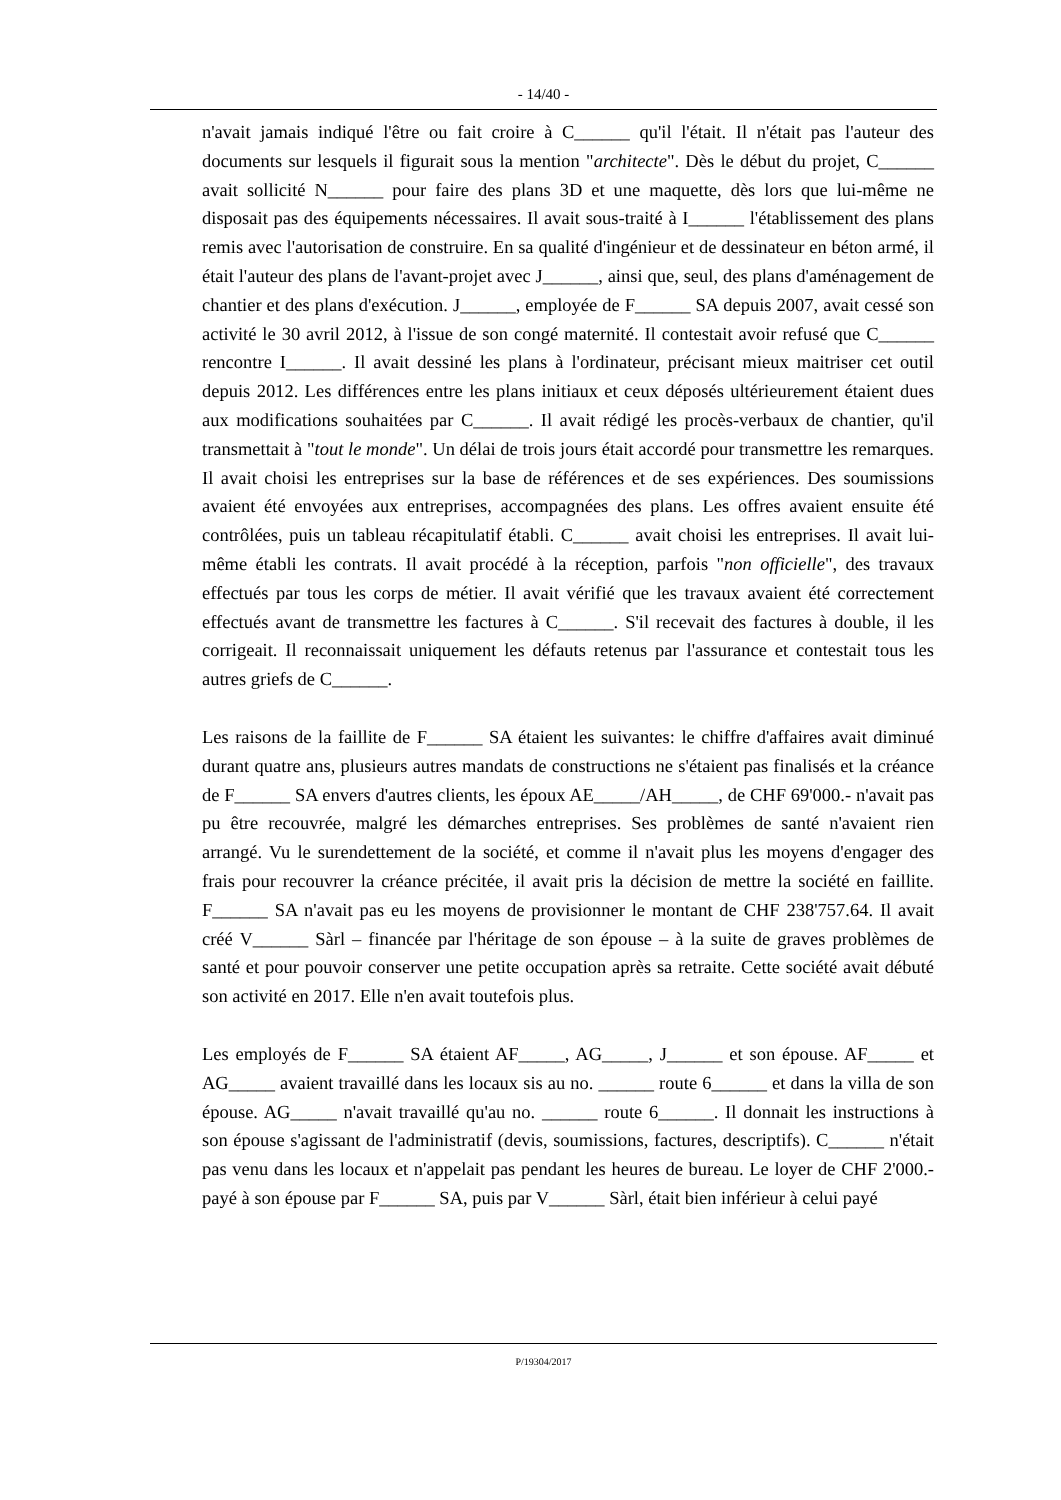- 14/40 -
n'avait jamais indiqué l'être ou fait croire à C______ qu'il l'était. Il n'était pas l'auteur des documents sur lesquels il figurait sous la mention "architecte". Dès le début du projet, C______ avait sollicité N______ pour faire des plans 3D et une maquette, dès lors que lui-même ne disposait pas des équipements nécessaires. Il avait sous-traité à I______ l'établissement des plans remis avec l'autorisation de construire. En sa qualité d'ingénieur et de dessinateur en béton armé, il était l'auteur des plans de l'avant-projet avec J______, ainsi que, seul, des plans d'aménagement de chantier et des plans d'exécution. J______, employée de F______ SA depuis 2007, avait cessé son activité le 30 avril 2012, à l'issue de son congé maternité. Il contestait avoir refusé que C______ rencontre I______. Il avait dessiné les plans à l'ordinateur, précisant mieux maitriser cet outil depuis 2012. Les différences entre les plans initiaux et ceux déposés ultérieurement étaient dues aux modifications souhaitées par C______. Il avait rédigé les procès-verbaux de chantier, qu'il transmettait à "tout le monde". Un délai de trois jours était accordé pour transmettre les remarques. Il avait choisi les entreprises sur la base de références et de ses expériences. Des soumissions avaient été envoyées aux entreprises, accompagnées des plans. Les offres avaient ensuite été contrôlées, puis un tableau récapitulatif établi. C______ avait choisi les entreprises. Il avait lui-même établi les contrats. Il avait procédé à la réception, parfois "non officielle", des travaux effectués par tous les corps de métier. Il avait vérifié que les travaux avaient été correctement effectués avant de transmettre les factures à C______. S'il recevait des factures à double, il les corrigeait. Il reconnaissait uniquement les défauts retenus par l'assurance et contestait tous les autres griefs de C______.
Les raisons de la faillite de F______ SA étaient les suivantes: le chiffre d'affaires avait diminué durant quatre ans, plusieurs autres mandats de constructions ne s'étaient pas finalisés et la créance de F______ SA envers d'autres clients, les époux AE_____/AH_____, de CHF 69'000.- n'avait pas pu être recouvrée, malgré les démarches entreprises. Ses problèmes de santé n'avaient rien arrangé. Vu le surendettement de la société, et comme il n'avait plus les moyens d'engager des frais pour recouvrer la créance précitée, il avait pris la décision de mettre la société en faillite. F______ SA n'avait pas eu les moyens de provisionner le montant de CHF 238'757.64. Il avait créé V______ Sàrl – financée par l'héritage de son épouse – à la suite de graves problèmes de santé et pour pouvoir conserver une petite occupation après sa retraite. Cette société avait débuté son activité en 2017. Elle n'en avait toutefois plus.
Les employés de F______ SA étaient AF_____, AG_____, J______ et son épouse. AF_____ et AG_____ avaient travaillé dans les locaux sis au no. ______ route 6______ et dans la villa de son épouse. AG_____ n'avait travaillé qu'au no. ______ route 6______. Il donnait les instructions à son épouse s'agissant de l'administratif (devis, soumissions, factures, descriptifs). C______ n'était pas venu dans les locaux et n'appelait pas pendant les heures de bureau. Le loyer de CHF 2'000.- payé à son épouse par F______ SA, puis par V______ Sàrl, était bien inférieur à celui payé
P/19304/2017